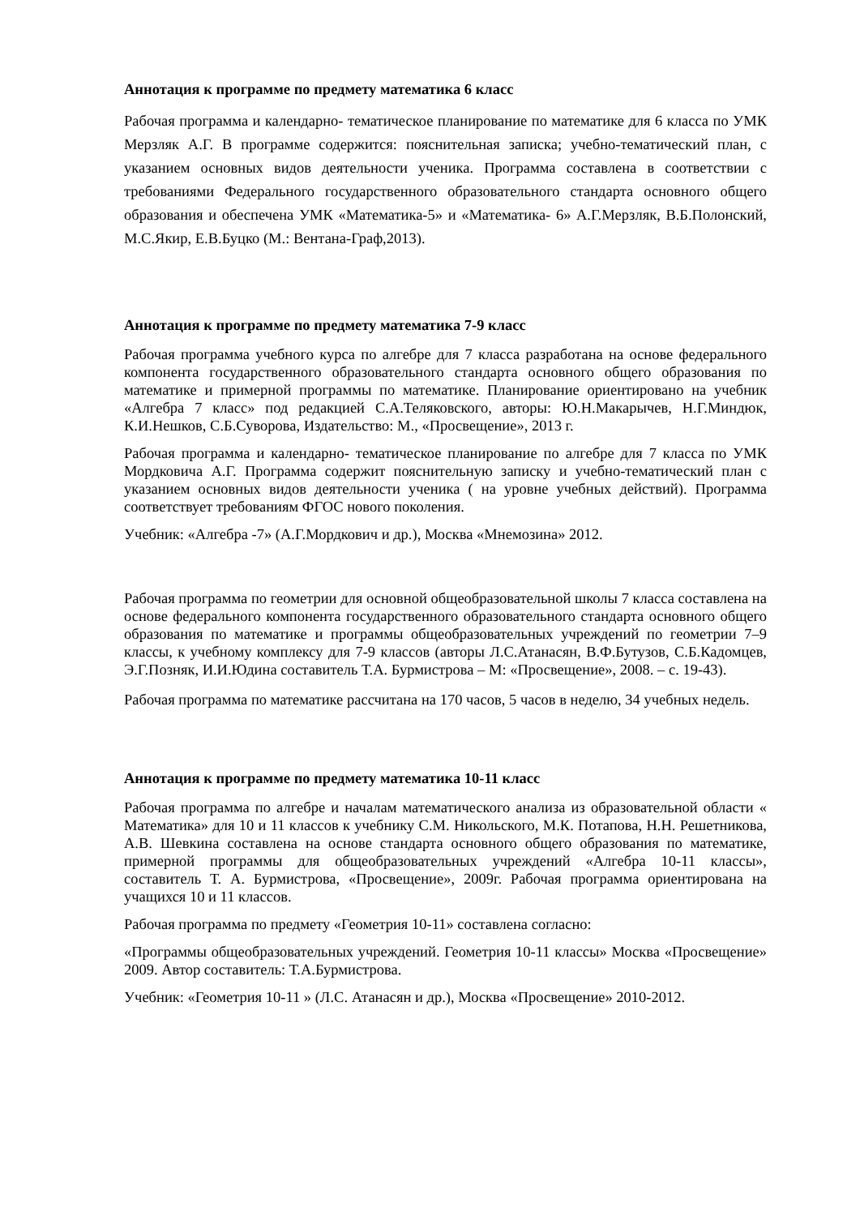Аннотация к программе по предмету математика 6 класс
Рабочая программа и календарно- тематическое планирование по математике для 6 класса по УМК Мерзляк А.Г. В программе содержится: пояснительная записка; учебно-тематический план, с указанием основных видов деятельности ученика. Программа составлена в соответствии с требованиями Федерального государственного образовательного стандарта основного общего образования и обеспечена УМК «Математика-5» и «Математика- 6» А.Г.Мерзляк, В.Б.Полонский, М.С.Якир, Е.В.Буцко (М.: Вентана-Граф,2013).
Аннотация к программе по предмету математика 7-9 класс
Рабочая программа учебного курса по алгебре для 7 класса разработана на основе федерального компонента государственного образовательного стандарта основного общего образования по математике и примерной программы по математике. Планирование ориентировано на учебник «Алгебра 7 класс» под редакцией С.А.Теляковского, авторы: Ю.Н.Макарычев, Н.Г.Миндюк, К.И.Нешков, С.Б.Суворова, Издательство: М., «Просвещение», 2013 г.
Рабочая программа и календарно- тематическое планирование по алгебре для 7 класса по УМК Мордковича А.Г. Программа содержит пояснительную записку и учебно-тематический план с указанием основных видов деятельности ученика ( на уровне учебных действий). Программа соответствует требованиям ФГОС нового поколения.
Учебник: «Алгебра -7» (А.Г.Мордкович и др.), Москва «Мнемозина» 2012.
Рабочая программа по геометрии для основной общеобразовательной школы 7 класса составлена на основе федерального компонента государственного образовательного стандарта основного общего образования по математике и программы общеобразовательных учреждений по геометрии 7–9 классы, к учебному комплексу для 7-9 классов (авторы Л.С.Атанасян, В.Ф.Бутузов, С.Б.Кадомцев, Э.Г.Позняк, И.И.Юдина составитель Т.А. Бурмистрова – М: «Просвещение», 2008. – с. 19-43).
Рабочая программа по математике рассчитана на 170 часов, 5 часов в неделю, 34 учебных недель.
Аннотация к программе по предмету математика 10-11 класс
Рабочая программа по алгебре и началам математического анализа из образовательной области « Математика» для 10 и 11 классов к учебнику С.М. Никольского, М.К. Потапова, Н.Н. Решетникова, А.В. Шевкина составлена на основе стандарта основного общего образования по математике, примерной программы для общеобразовательных учреждений «Алгебра 10-11 классы», составитель Т. А. Бурмистрова, «Просвещение», 2009г. Рабочая программа ориентирована на учащихся 10 и 11 классов.
Рабочая программа по предмету «Геометрия 10-11» составлена согласно:
«Программы общеобразовательных учреждений. Геометрия 10-11 классы» Москва «Просвещение» 2009. Автор составитель: Т.А.Бурмистрова.
Учебник: «Геометрия 10-11 » (Л.С. Атанасян и др.), Москва «Просвещение» 2010-2012.